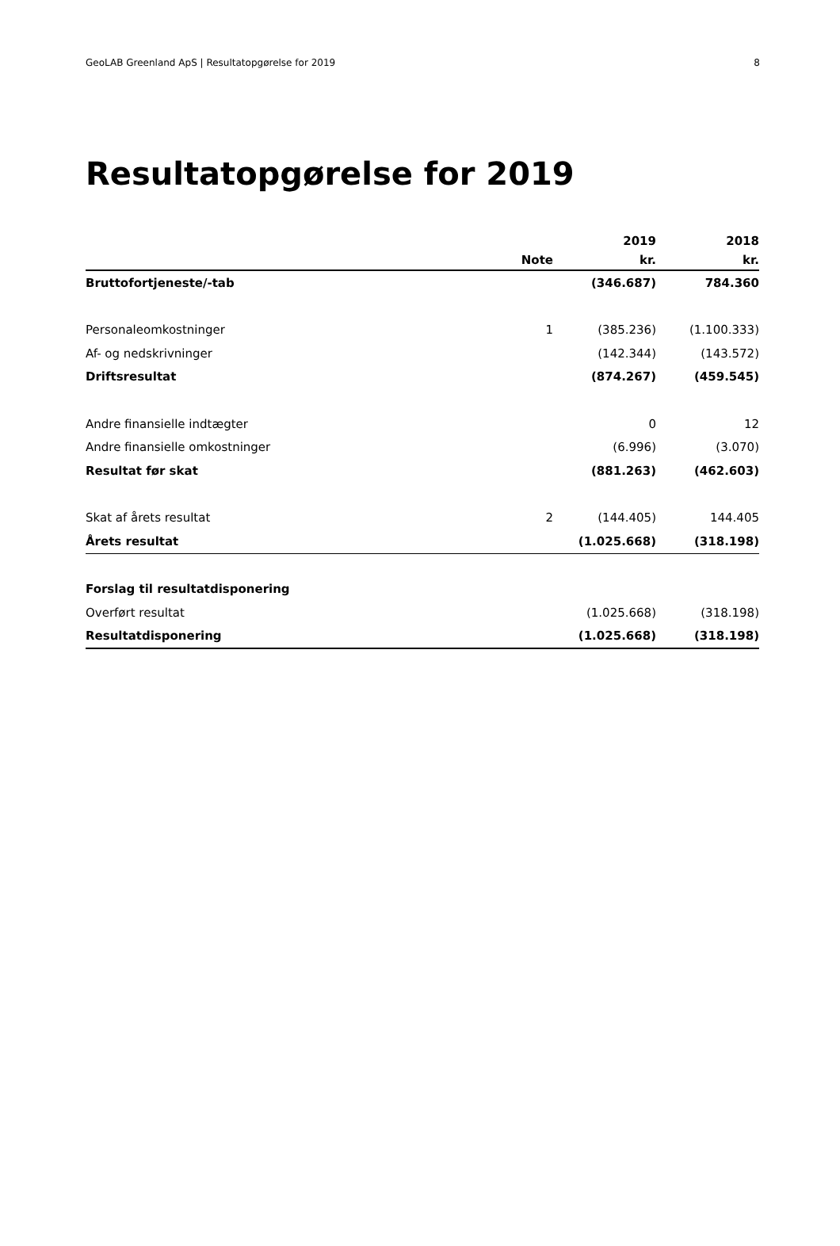GeoLAB Greenland ApS | Resultatopgørelse for 2019 8
Resultatopgørelse for 2019
| | | 2019 | 2018 |
| --- | --- | --- | --- |
| | Note | kr. | kr. |
| Bruttofortjeneste/-tab | | (346.687) | 784.360 |
| Personaleomkostninger | 1 | (385.236) | (1.100.333) |
| Af- og nedskrivninger | | (142.344) | (143.572) |
| Driftsresultat | | (874.267) | (459.545) |
| Andre finansielle indtægter | | 0 | 12 |
| Andre finansielle omkostninger | | (6.996) | (3.070) |
| Resultat før skat | | (881.263) | (462.603) |
| Skat af årets resultat | 2 | (144.405) | 144.405 |
| Årets resultat | | (1.025.668) | (318.198) |
| Forslag til resultatdisponering | | | |
| Overført resultat | | (1.025.668) | (318.198) |
| Resultatdisponering | | (1.025.668) | (318.198) |